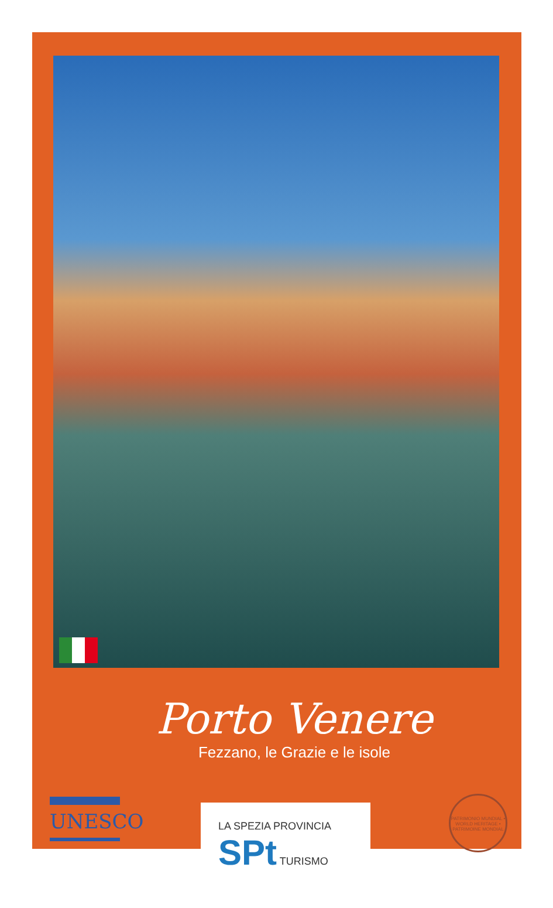Porto Venere
Fezzano, le Grazie e le isole
UNESCO
LA SPEZIA PROVINCIA SPt TURISMO
PATRIMONIO MUNDIAL • WORLD HERITAGE • PATRIMOINE MONDIAL